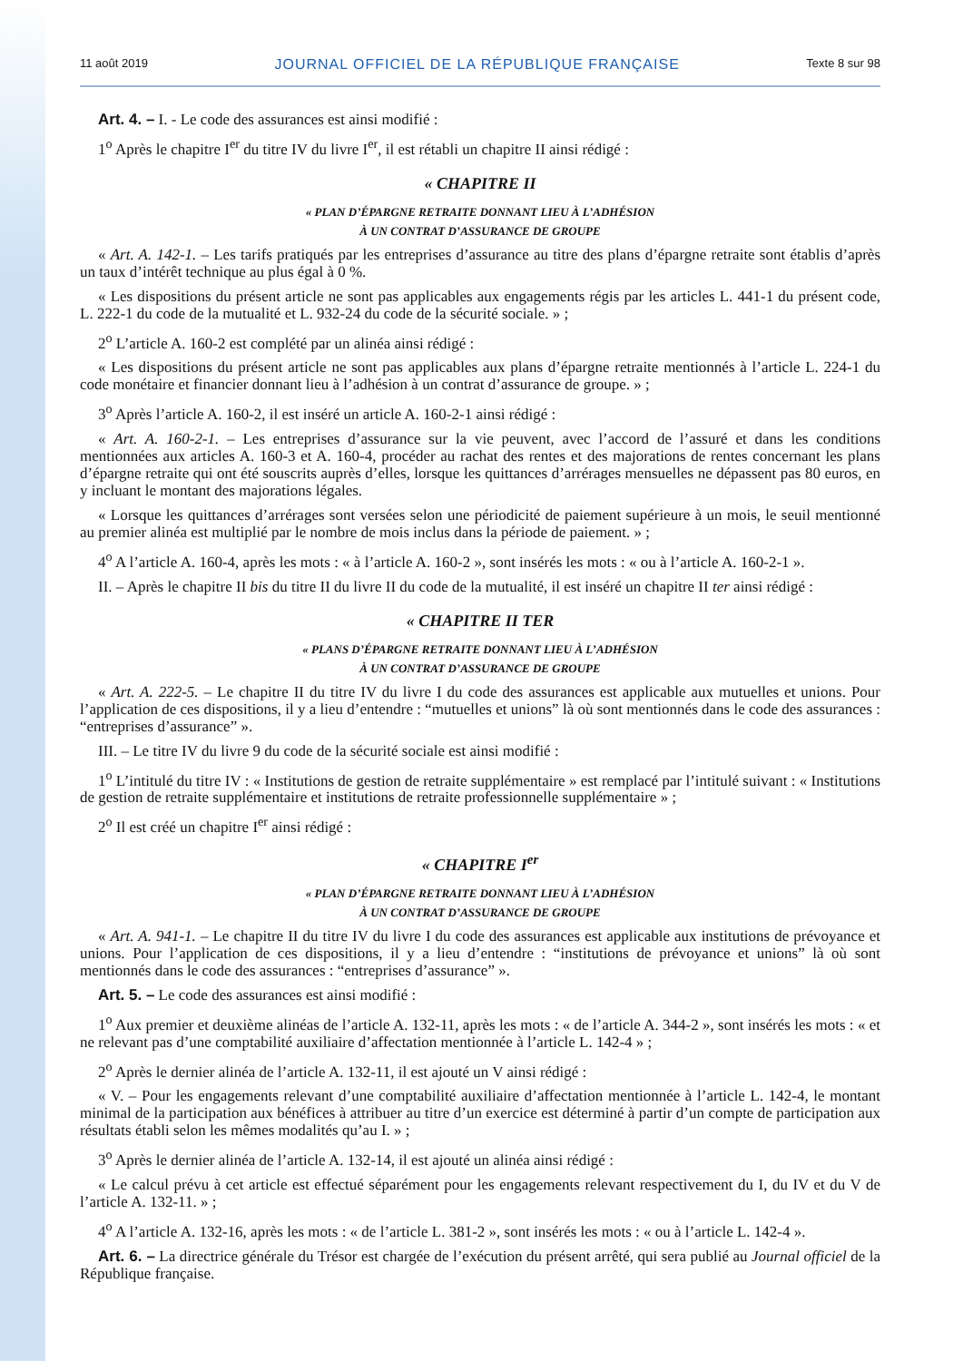11 août 2019 JOURNAL OFFICIEL DE LA RÉPUBLIQUE FRANÇAISE Texte 8 sur 98
Art. 4. – I. - Le code des assurances est ainsi modifié :
1<sup>o</sup> Après le chapitre I<sup>er</sup> du titre IV du livre I<sup>er</sup>, il est rétabli un chapitre II ainsi rédigé :
« CHAPITRE II
« PLAN D’ÉPARGNE RETRAITE DONNANT LIEU À L’ADHÉSION
À UN CONTRAT D’ASSURANCE DE GROUPE
« Art. A. 142-1. – Les tarifs pratiqués par les entreprises d’assurance au titre des plans d’épargne retraite sont établis d’après un taux d’intérêt technique au plus égal à 0 %.
« Les dispositions du présent article ne sont pas applicables aux engagements régis par les articles L. 441-1 du présent code, L. 222-1 du code de la mutualité et L. 932-24 du code de la sécurité sociale. » ;
2<sup>o</sup> L’article A. 160-2 est complété par un alinéa ainsi rédigé :
« Les dispositions du présent article ne sont pas applicables aux plans d’épargne retraite mentionnés à l’article L. 224-1 du code monétaire et financier donnant lieu à l’adhésion à un contrat d’assurance de groupe. » ;
3<sup>o</sup> Après l’article A. 160-2, il est inséré un article A. 160-2-1 ainsi rédigé :
« Art. A. 160-2-1. – Les entreprises d’assurance sur la vie peuvent, avec l’accord de l’assuré et dans les conditions mentionnées aux articles A. 160-3 et A. 160-4, procéder au rachat des rentes et des majorations de rentes concernant les plans d’épargne retraite qui ont été souscrits auprès d’elles, lorsque les quittances d’arrérages mensuelles ne dépassent pas 80 euros, en y incluant le montant des majorations légales.
« Lorsque les quittances d’arrérages sont versées selon une périodicité de paiement supérieure à un mois, le seuil mentionné au premier alinéa est multiplié par le nombre de mois inclus dans la période de paiement. » ;
4<sup>o</sup> A l’article A. 160-4, après les mots : « à l’article A. 160-2 », sont insérés les mots : « ou à l’article A. 160-2-1 ».
II. – Après le chapitre II bis du titre II du livre II du code de la mutualité, il est inséré un chapitre II ter ainsi rédigé :
« CHAPITRE II TER
« PLANS D’ÉPARGNE RETRAITE DONNANT LIEU À L’ADHÉSION
À UN CONTRAT D’ASSURANCE DE GROUPE
« Art. A. 222-5. – Le chapitre II du titre IV du livre I du code des assurances est applicable aux mutuelles et unions. Pour l’application de ces dispositions, il y a lieu d’entendre : “mutuelles et unions” là où sont mentionnés dans le code des assurances : “entreprises d’assurance” ».
III. – Le titre IV du livre 9 du code de la sécurité sociale est ainsi modifié :
1<sup>o</sup> L’intitulé du titre IV : « Institutions de gestion de retraite supplémentaire » est remplacé par l’intitulé suivant : « Institutions de gestion de retraite supplémentaire et institutions de retraite professionnelle supplémentaire » ;
2<sup>o</sup> Il est créé un chapitre I<sup>er</sup> ainsi rédigé :
« CHAPITRE I<sup>er</sup>
« PLAN D’ÉPARGNE RETRAITE DONNANT LIEU À L’ADHÉSION
À UN CONTRAT D’ASSURANCE DE GROUPE
« Art. A. 941-1. – Le chapitre II du titre IV du livre I du code des assurances est applicable aux institutions de prévoyance et unions. Pour l’application de ces dispositions, il y a lieu d’entendre : “institutions de prévoyance et unions” là où sont mentionnés dans le code des assurances : “entreprises d’assurance” ».
Art. 5. – Le code des assurances est ainsi modifié :
1<sup>o</sup> Aux premier et deuxième alinéas de l’article A. 132-11, après les mots : « de l’article A. 344-2 », sont insérés les mots : « et ne relevant pas d’une comptabilité auxiliaire d’affectation mentionnée à l’article L. 142-4 » ;
2<sup>o</sup> Après le dernier alinéa de l’article A. 132-11, il est ajouté un V ainsi rédigé :
« V. – Pour les engagements relevant d’une comptabilité auxiliaire d’affectation mentionnée à l’article L. 142-4, le montant minimal de la participation aux bénéfices à attribuer au titre d’un exercice est déterminé à partir d’un compte de participation aux résultats établi selon les mêmes modalités qu’au I. » ;
3<sup>o</sup> Après le dernier alinéa de l’article A. 132-14, il est ajouté un alinéa ainsi rédigé :
« Le calcul prévu à cet article est effectué séparément pour les engagements relevant respectivement du I, du IV et du V de l’article A. 132-11. » ;
4<sup>o</sup> A l’article A. 132-16, après les mots : « de l’article L. 381-2 », sont insérés les mots : « ou à l’article L. 142-4 ».
Art. 6. – La directrice générale du Trésor est chargée de l’exécution du présent arrêté, qui sera publié au Journal officiel de la République française.